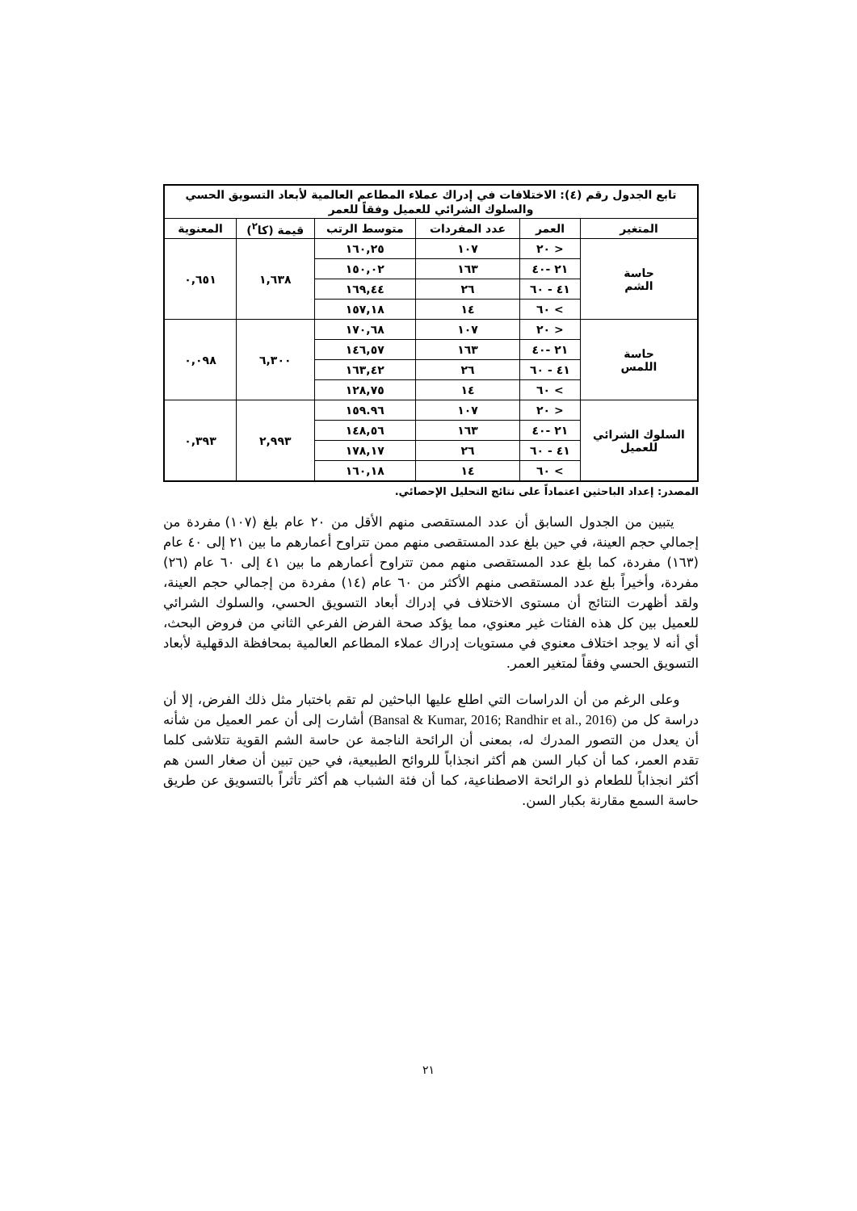| تابع الجدول رقم (٤): الاختلافات في إدراك عملاء المطاعم العالمية لأبعاد التسويق الحسي والسلوك الشرائي للعميل وفقاً للعمر | | | | | |
| --- | --- | --- | --- | --- | --- |
| المتغير | العمر | عدد المفردات | متوسط الرتب | قيمة (كا<sup>٢</sup>) | المعنوية |
| حاسة الشم | < ٢٠ | ١٠٧ | ١٦٠,٢٥ | ١,٦٣٨ | ٠,٦٥١ |
| | ٢١ -٤٠ | ١٦٣ | ١٥٠,٠٢ | | |
| | ٤١ - ٦٠ | ٢٦ | ١٦٩,٤٤ | | |
| | > ٦٠ | ١٤ | ١٥٧,١٨ | | |
| حاسة اللمس | < ٢٠ | ١٠٧ | ١٧٠,٦٨ | ٦,٣٠٠ | ٠,٠٩٨ |
| | ٢١ -٤٠ | ١٦٣ | ١٤٦,٥٧ | | |
| | ٤١ - ٦٠ | ٢٦ | ١٦٣,٤٢ | | |
| | > ٦٠ | ١٤ | ١٢٨,٧٥ | | |
| السلوك الشرائي للعميل | < ٢٠ | ١٠٧ | ١٥٩.٩٦ | ٢,٩٩٣ | ٠,٣٩٣ |
| | ٢١ -٤٠ | ١٦٣ | ١٤٨,٥٦ | | |
| | ٤١ - ٦٠ | ٢٦ | ١٧٨,١٧ | | |
| | > ٦٠ | ١٤ | ١٦٠,١٨ | | |
المصدر: إعداد الباحثين اعتماداً على نتائج التحليل الإحصائي.
يتبين من الجدول السابق أن عدد المستقصى منهم الأقل من ٢٠ عام بلغ (١٠٧) مفردة من إجمالي حجم العينة، في حين بلغ عدد المستقصى منهم ممن تتراوح أعمارهم ما بين ٢١ إلى ٤٠ عام (١٦٣) مفردة، كما بلغ عدد المستقصى منهم ممن تتراوح أعمارهم ما بين ٤١ إلى ٦٠ عام (٢٦) مفردة، وأخيراً بلغ عدد المستقصى منهم الأكثر من ٦٠ عام (١٤) مفردة من إجمالي حجم العينة، ولقد أظهرت النتائج أن مستوى الاختلاف في إدراك أبعاد التسويق الحسي، والسلوك الشرائي للعميل بين كل هذه الفئات غير معنوي، مما يؤكد صحة الفرض الفرعي الثاني من فروض البحث، أي أنه لا يوجد اختلاف معنوي في مستويات إدراك عملاء المطاعم العالمية بمحافظة الدقهلية لأبعاد التسويق الحسي وفقاً لمتغير العمر.
وعلى الرغم من أن الدراسات التي اطلع عليها الباحثين لم تقم باختبار مثل ذلك الفرض، إلا أن دراسة كل من (Bansal & Kumar, 2016; Randhir et al., 2016) أشارت إلى أن عمر العميل من شأنه أن يعدل من التصور المدرك له، بمعنى أن الرائحة الناجمة عن حاسة الشم القوية تتلاشى كلما تقدم العمر، كما أن كبار السن هم أكثر انجذاباً للروائح الطبيعية، في حين تبين أن صغار السن هم أكثر انجذاباً للطعام ذو الرائحة الاصطناعية، كما أن فئة الشباب هم أكثر تأثراً بالتسويق عن طريق حاسة السمع مقارنة بكبار السن.
٢١